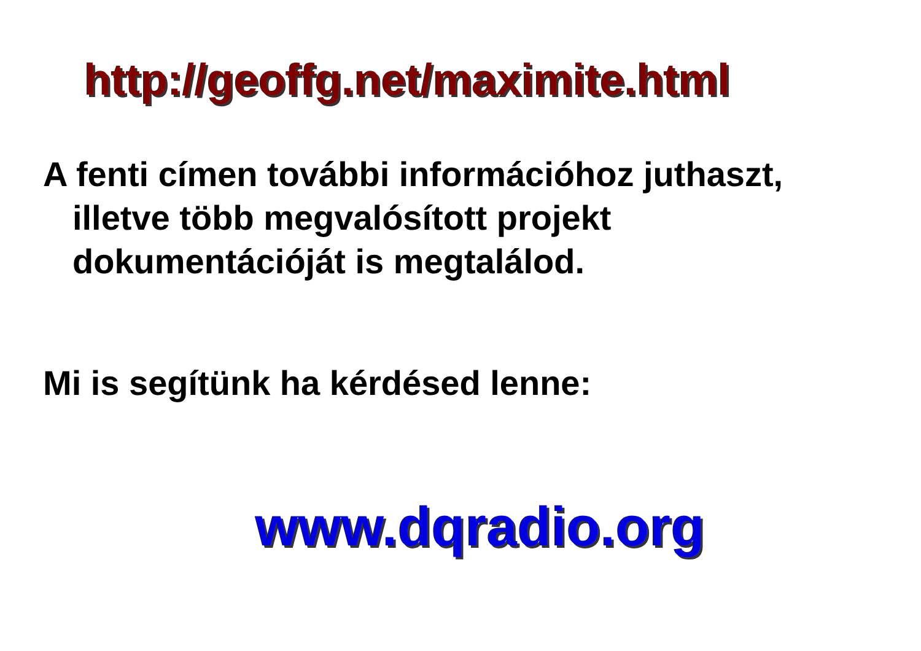http://geoffg.net/maximite.html
A fenti címen további információhoz juthaszt, illetve több megvalósított projekt dokumentációját is megtalálod.
Mi is segítünk ha kérdésed lenne:
www.dqradio.org